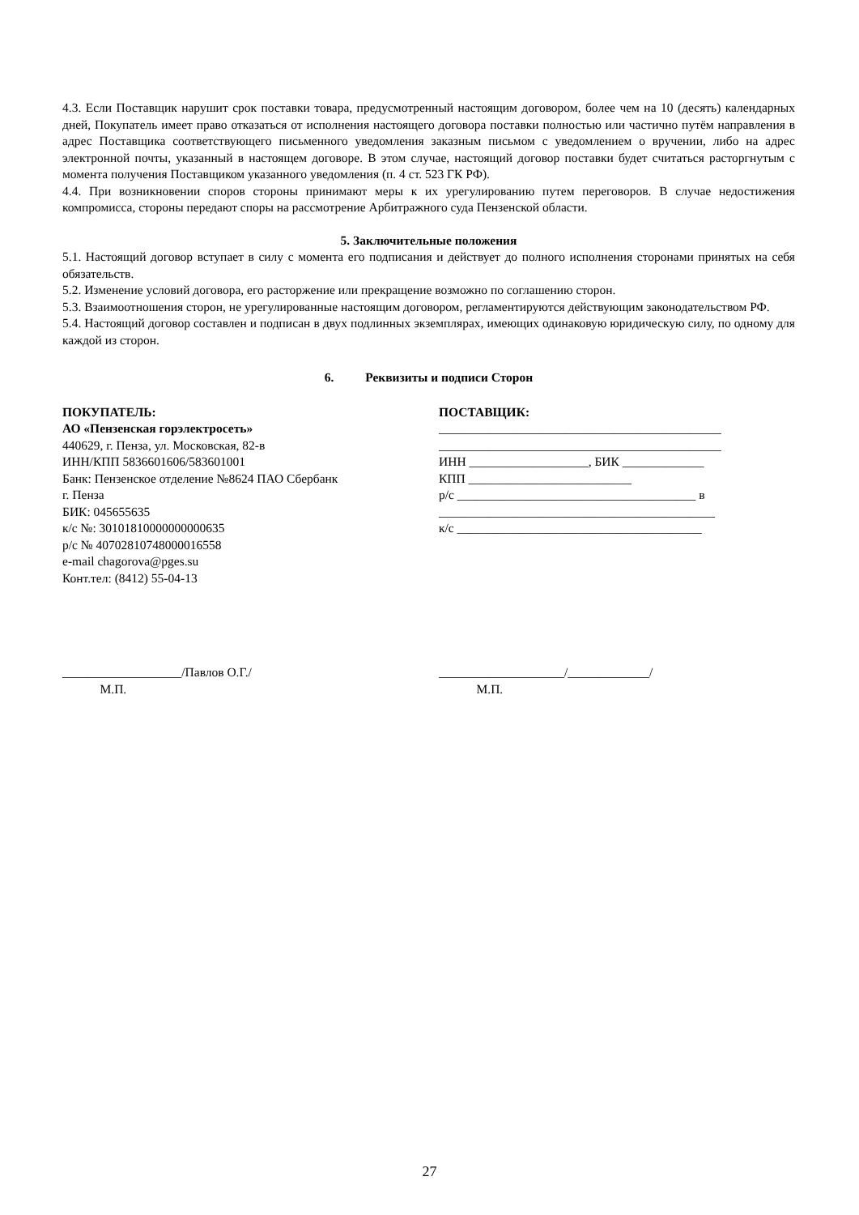4.3. Если Поставщик нарушит срок поставки товара, предусмотренный настоящим договором, более чем на 10 (десять) календарных дней, Покупатель имеет право отказаться от исполнения настоящего договора поставки полностью или частично путём направления в адрес Поставщика соответствующего письменного уведомления заказным письмом с уведомлением о вручении, либо на адрес электронной почты, указанный в настоящем договоре. В этом случае, настоящий договор поставки будет считаться расторгнутым с момента получения Поставщиком указанного уведомления (п. 4 ст. 523 ГК РФ).
4.4. При возникновении споров стороны принимают меры к их урегулированию путем переговоров. В случае недостижения компромисса, стороны передают споры на рассмотрение Арбитражного суда Пензенской области.
5. Заключительные положения
5.1. Настоящий договор вступает в силу с момента его подписания и действует до полного исполнения сторонами принятых на себя обязательств.
5.2. Изменение условий договора, его расторжение или прекращение возможно по соглашению сторон.
5.3. Взаимоотношения сторон, не урегулированные настоящим договором, регламентируются действующим законодательством РФ.
5.4. Настоящий договор составлен и подписан в двух подлинных экземплярах, имеющих одинаковую юридическую силу, по одному для каждой из сторон.
6. Реквизиты и подписи Сторон
ПОКУПАТЕЛЬ:
АО «Пензенская горэлектросеть»
440629, г. Пенза, ул. Московская, 82-в
ИНН/КПП 5836601606/583601001
Банк: Пензенское отделение №8624 ПАО Сбербанк
г. Пенза
БИК: 045655635
к/с №: 30101810000000000635
р/с № 40702810748000016558
e-mail chagorova@pges.su
Конт.тел: (8412) 55-04-13
ПОСТАВЩИК:
_____________________________________________
_____________________________________________
ИНН ___________________, БИК _____________
КПП __________________________
р/с ______________________________________ в
____________________________________________
к/с _______________________________________
___________________/Павлов О.Г./
М.П.
____________________/_____________/
М.П.
27